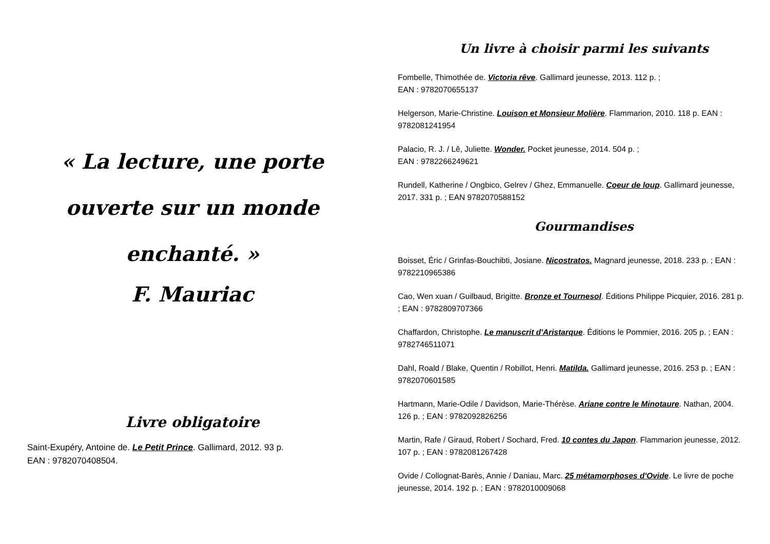« La lecture, une porte ouverte sur un monde enchanté. »
F. Mauriac
Livre obligatoire
Saint-Exupéry, Antoine de. Le Petit Prince. Gallimard, 2012. 93 p.
EAN : 9782070408504.
Un livre à choisir parmi les suivants
Fombelle, Thimothée de. Victoria rêve. Gallimard jeunesse, 2013. 112 p. ;
EAN : 9782070655137
Helgerson, Marie-Christine. Louison et Monsieur Molière. Flammarion, 2010. 118 p. EAN : 9782081241954
Palacio, R. J. / Lê, Juliette. Wonder. Pocket jeunesse, 2014. 504 p. ;
EAN : 9782266249621
Rundell, Katherine / Ongbico, Gelrev / Ghez, Emmanuelle. Coeur de loup. Gallimard jeunesse, 2017. 331 p. ; EAN 9782070588152
Gourmandises
Boisset, Éric / Grinfas-Bouchibti, Josiane. Nicostratos. Magnard jeunesse, 2018. 233 p. ; EAN : 9782210965386
Cao, Wen xuan / Guilbaud, Brigitte. Bronze et Tournesol. Éditions Philippe Picquier, 2016. 281 p. ; EAN : 9782809707366
Chaffardon, Christophe. Le manuscrit d'Aristarque. Éditions le Pommier, 2016. 205 p. ; EAN : 9782746511071
Dahl, Roald / Blake, Quentin / Robillot, Henri. Matilda. Gallimard jeunesse, 2016. 253 p. ; EAN : 9782070601585
Hartmann, Marie-Odile / Davidson, Marie-Thérèse. Ariane contre le Minotaure. Nathan, 2004. 126 p. ; EAN : 9782092826256
Martin, Rafe / Giraud, Robert / Sochard, Fred. 10 contes du Japon. Flammarion jeunesse, 2012. 107 p. ; EAN : 9782081267428
Ovide / Collognat-Barès, Annie / Daniau, Marc. 25 métamorphoses d'Ovide. Le livre de poche jeunesse, 2014. 192 p. ; EAN : 9782010009068